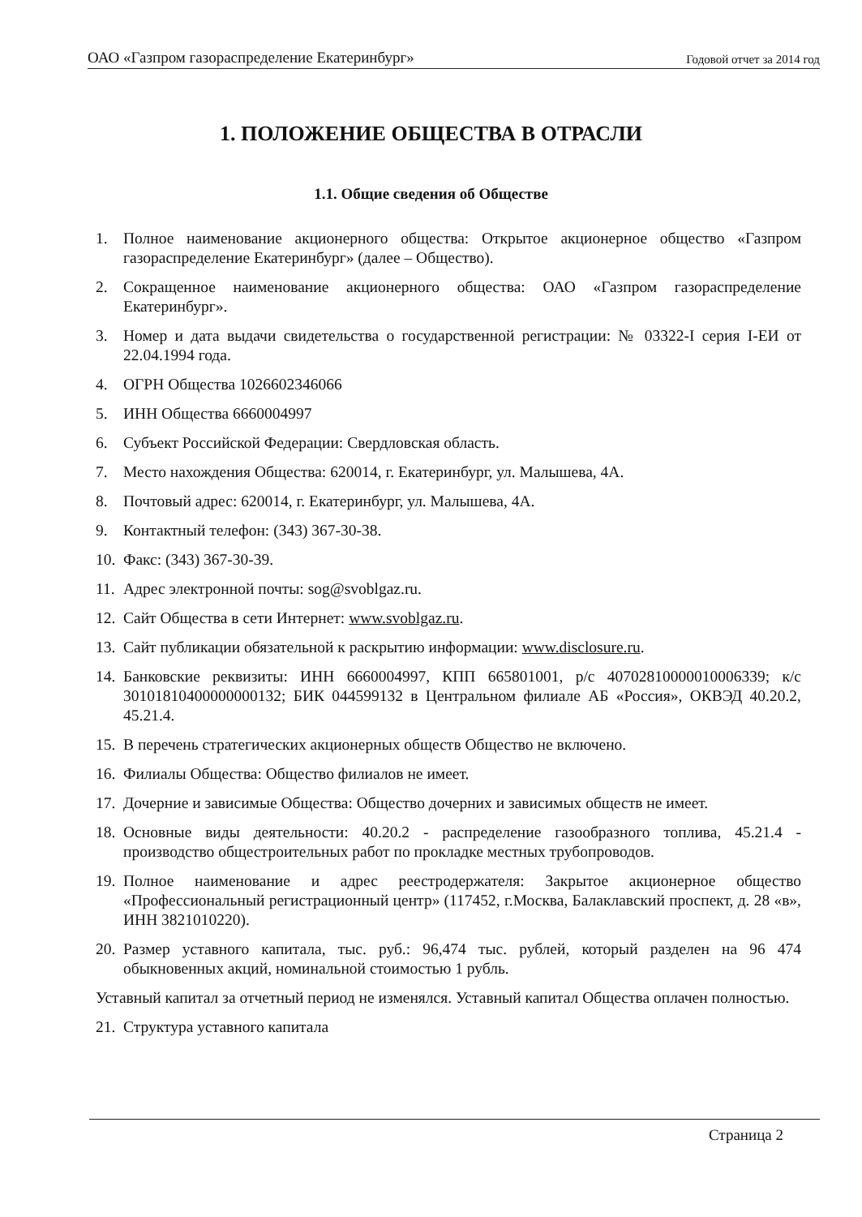ОАО «Газпром газораспределение Екатеринбург» Годовой отчет за 2014 год
1. ПОЛОЖЕНИЕ ОБЩЕСТВА В ОТРАСЛИ
1.1. Общие сведения об Обществе
1. Полное наименование акционерного общества: Открытое акционерное общество «Газпром газораспределение Екатеринбург» (далее – Общество).
2. Сокращенное наименование акционерного общества: ОАО «Газпром газораспределение Екатеринбург».
3. Номер и дата выдачи свидетельства о государственной регистрации: № 03322-I серия I-ЕИ от 22.04.1994 года.
4. ОГРН Общества 1026602346066
5. ИНН Общества 6660004997
6. Субъект Российской Федерации: Свердловская область.
7. Место нахождения Общества: 620014, г. Екатеринбург, ул. Малышева, 4А.
8. Почтовый адрес: 620014, г. Екатеринбург, ул. Малышева, 4А.
9. Контактный телефон: (343) 367-30-38.
10. Факс: (343) 367-30-39.
11. Адрес электронной почты: sog@svoblgaz.ru.
12. Сайт Общества в сети Интернет: www.svoblgaz.ru.
13. Сайт публикации обязательной к раскрытию информации: www.disclosure.ru.
14. Банковские реквизиты: ИНН 6660004997, КПП 665801001, р/с 40702810000010006339; к/с 30101810400000000132; БИК 044599132 в Центральном филиале АБ «Россия», ОКВЭД 40.20.2, 45.21.4.
15. В перечень стратегических акционерных обществ Общество не включено.
16. Филиалы Общества: Общество филиалов не имеет.
17. Дочерние и зависимые Общества: Общество дочерних и зависимых обществ не имеет.
18. Основные виды деятельности: 40.20.2 - распределение газообразного топлива, 45.21.4 - производство общестроительных работ по прокладке местных трубопроводов.
19. Полное наименование и адрес реестродержателя: Закрытое акционерное общество «Профессиональный регистрационный центр» (117452, г.Москва, Балаклавский проспект, д. 28 «в», ИНН 3821010220).
20. Размер уставного капитала, тыс. руб.: 96,474 тыс. рублей, который разделен на 96 474 обыкновенных акций, номинальной стоимостью 1 рубль.
Уставный капитал за отчетный период не изменялся. Уставный капитал Общества оплачен полностью.
21. Структура уставного капитала
Страница 2